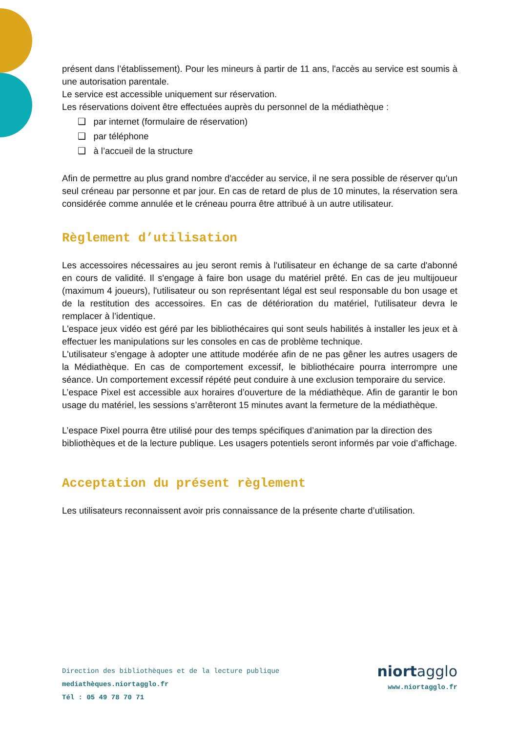présent dans l’établissement). Pour les mineurs à partir de 11 ans, l'accès au service est soumis à une autorisation parentale.
Le service est accessible uniquement sur réservation.
Les réservations doivent être effectuées auprès du personnel de la médiathèque :
❑ par internet (formulaire de réservation)
❑ par téléphone
❑ à l’accueil de la structure
Afin de permettre au plus grand nombre d'accéder au service, il ne sera possible de réserver qu'un seul créneau par personne et par jour. En cas de retard de plus de 10 minutes, la réservation sera considérée comme annulée et le créneau pourra être attribué à un autre utilisateur.
Règlement d’utilisation
Les accessoires nécessaires au jeu seront remis à l'utilisateur en échange de sa carte d'abonné en cours de validité. Il s'engage à faire bon usage du matériel prêté. En cas de jeu multijoueur (maximum 4 joueurs), l'utilisateur ou son représentant légal est seul responsable du bon usage et de la restitution des accessoires. En cas de détérioration du matériel, l'utilisateur devra le remplacer à l’identique.
L'espace jeux vidéo est géré par les bibliothécaires qui sont seuls habilités à installer les jeux et à effectuer les manipulations sur les consoles en cas de problème technique.
L'utilisateur s'engage à adopter une attitude modérée afin de ne pas gêner les autres usagers de la Médiathèque. En cas de comportement excessif, le bibliothécaire pourra interrompre une séance. Un comportement excessif répété peut conduire à une exclusion temporaire du service.
L’espace Pixel est accessible aux horaires d’ouverture de la médiathèque. Afin de garantir le bon usage du matériel, les sessions s’arrêteront 15 minutes avant la fermeture de la médiathèque.
L’espace Pixel pourra être utilisé pour des temps spécifiques d’animation par la direction des bibliothèques et de la lecture publique. Les usagers potentiels seront informés par voie d’affichage.
Acceptation du présent règlement
Les utilisateurs reconnaissent avoir pris connaissance de la présente charte d’utilisation.
Direction des bibliothèques et de la lecture publique
mediathèques.niortagglo.fr
Tél : 05 49 78 70 71
niortagglo
www.niortagglo.fr